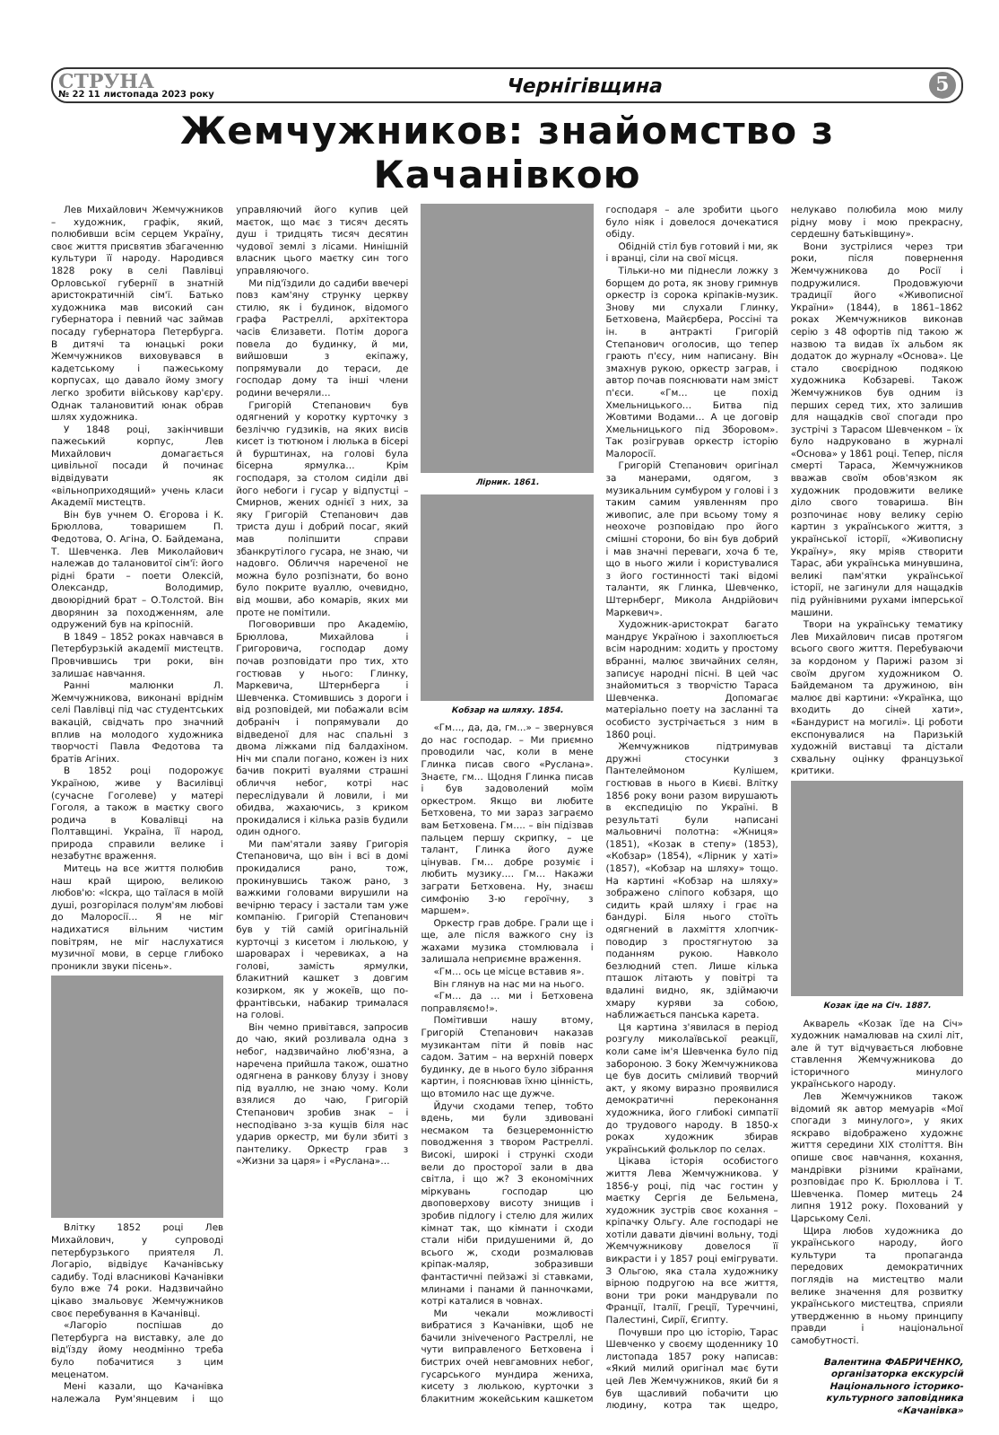СТРУНА
№ 22 11 листопада 2023 року
Чернігівщина
5
Жемчужников: знайомство з Качанівкою
Лев Михайлович Жемчужников – художник, графік, який, полюбивши всім серцем Україну, своє життя присвятив збагаченню культури її народу. Народився 1828 року в селі Павлівці Орловської губернії в знатній аристократичній сім'ї. Батько художника мав високий сан губернатора і певний час займав посаду губернатора Петербурга. В дитячі та юнацькі роки Жемчужников виховувався в кадетському і пажеському корпусах, що давало йому змогу легко зробити військову кар'єру. Однак талановитий юнак обрав шлях художника.
У 1848 році, закінчивши пажеський корпус, Лев Михайлович домагається цивільної посади й починає відвідувати як «вільноприходящий» учень класи Академії мистецтв.
Він був учнем О. Єгорова і К. Брюллова, товаришем П. Федотова, О. Агіна, О. Байдемана, Т. Шевченка. Лев Миколайович належав до талановитої сім'ї: його рідні брати – поети Олексій, Олександр, Володимир, двоюрідний брат – О.Толстой. Він дворянин за походженням, але одружений був на кріпосній.
В 1849 – 1852 роках навчався в Петербурзькій академії мистецтв. Провчившись три роки, він залишає навчання.
Ранні малюнки Л. Жемчужникова, виконані вріднім селі Павлівці під час студентських вакацій, свідчать про значний вплив на молодого художника творчості Павла Федотова та братів Агіних.
В 1852 році подорожує Україною, живе у Василівці (сучасне Гоголеве) у матері Гоголя, а також в маєтку свого родича в Ковалівці на Полтавщині. Україна, її народ, природа справили велике і незабутнє враження.
Митець на все життя полюбив наш край щирою, великою любов'ю: «Іскра, що таїлася в моїй душі, розгорілася полум'ям любові до Малоросії… Я не міг надихатися вільним чистим повітрям, не міг наслухатися музичної мови, в серце глибоко проникли звуки пісень».
Влітку 1852 році Лев Михайлович, у супроводі петербурзького приятеля Л. Логаріо, відвідує Качанівську садибу. Тоді власникові Качанівки було вже 74 роки. Надзвичайно цікаво змальовує Жемчужников своє перебування в Качанівці.
«Лагоріо поспішав до Петербурга на виставку, але до від'їзду йому неодмінно треба було побачитися з цим меценатом.
Мені казали, що Качанівка належала Рум'янцевим і що управляючий його купив цей маєток, що має з тисяч десять душ і тридцять тисяч десятин чудової землі з лісами. Нинішній власник цього маєтку син того управляючого.
Ми під'їздили до садиби ввечері повз кам'яну струнку церкву стилю, як і будинок, відомого графа Растреллі, архітектора часів Єлизавети. Потім дорога повела до будинку, й ми, вийшовши з екіпажу, попрямували до тераси, де господар дому та інші члени родини вечеряли…
Григорій Степанович був одягнений у коротку курточку з безліччю гудзиків, на яких висів кисет із тютюном і люлька в бісері й бурштинах, на голові була бісерна ярмулка… Крім господаря, за столом сиділи дві його небоги і гусар у відпустці – Смирнов, жених однієї з них, за яку Григорій Степанович дав триста душ і добрий посаг, який мав поліпшити справи збанкрутілого гусара, не знаю, чи надовго. Обличчя нареченої не можна було розпізнати, бо воно було покрите вуаллю, очевидно, від мошви, або комарів, яких ми проте не помітили.
Поговоривши про Академію, Брюллова, Михайлова і Григоровича, господар дому почав розповідати про тих, хто гостював у нього: Глинку, Маркевича, Штернберга і Шевченка. Стомившись з дороги і від розповідей, ми побажали всім добраніч і попрямували до відведеної для нас спальні з двома ліжками під балдахіном. Ніч ми спали погано, кожен із них бачив покриті вуалями страшні обличчя небог, котрі нас переслідували й ловили, і ми обидва, жахаючись, з криком прокидалися і кілька разів будили один одного.
Ми пам'ятали заяву Григорія Степановича, що він і всі в домі прокидалися рано, тож, прокинувшись також рано, з важкими головами вирушили на вечірню терасу і застали там уже компанію. Григорій Степанович був у тій самій оригінальній курточці з кисетом і люлькою, у шароварах і черевиках, а на голові, замість ярмулки, блакитний кашкет з довгим козирком, як у жокеїв, що по-франтівськи, набакир трималася на голові.
Він чемно привітався, запросив до чаю, який розливала одна з небог, надзвичайно люб'язна, а наречена прийшла також, ошатно одягнена в ранкову блузу і знову під вуаллю, не знаю чому. Коли взялися до чаю, Григорій Степанович зробив знак – і несподівано з-за кущів біля нас ударив оркестр, ми були збиті з пантелику. Оркестр грав з «Жизни за царя» і «Руслана»…
Лірник. 1861.
Кобзар на шляху. 1854.
«Гм…, да, да, гм…» – звернувся до нас господар. – Ми приємно проводили час, коли в мене Глинка писав свого «Руслана». Знаєте, гм… Щодня Глинка писав і був задоволений моїм оркестром. Якщо ви любите Бетховена, то ми зараз заграємо вам Бетховена. Гм…. – він підізвав пальцем першу скрипку, – це талант, Глинка його дуже цінував. Гм… добре розуміє і любить музику…. Гм… Накажи заграти Бетховена. Ну, знаєш симфонію 3-ю героїчну, з маршем».
Оркестр грав добре. Грали ще і ще, але після важкого сну із жахами музика стомлювала і залишала неприємне враження.
«Гм… ось це місце вставив я».
Він глянув на нас ми на нього.
«Гм… да … ми і Бетховена поправляємо!».
Помітивши нашу втому, Григорій Степанович наказав музикантам піти й повів нас садом. Затим – на верхній поверх будинку, де в нього було зібрання картин, і пояснював їхню цінність, що втомило нас ще дужче.
Йдучи сходами тепер, тобто вдень, ми були здивовані несмаком та безцеремонністю поводження з твором Растреллі. Високі, широкі і стрункі сходи вели до просторої зали в два світла, і що ж? З економічних міркувань господар цю двоповерхову висоту знищив і зробив підлогу і стелю для жилих кімнат так, що кімнати і сходи стали ніби придушеними й, до всього ж, сходи розмалював кріпак-маляр, зобразивши фантастичні пейзажі зі ставками, млинами і панами й панночками, котрі каталися в човнах.
Ми чекали можливості вибратися з Качанівки, щоб не бачили зніveченого Растреллі, не чути виправленого Бетховена і бистрих очей невгамовних небог, гусарського мундира жениха, кисету з люлькою, курточки з блакитним жокейським кашкетом господаря – але зробити цього було ніяк і довелося дочекатися обіду.
Обідній стіл був готовий і ми, як і вранці, сіли на свої місця.
Тільки-но ми піднесли ложку з борщем до рота, як знову гримнув оркестр із сорока кріпаків-музик. Знову ми слухали Глинку, Бетховена, Майєрбера, Россіні та ін. в антракті Григорій Степанович оголосив, що тепер грають п'єсу, ним написану. Він змахнув рукою, оркестр заграв, і автор почав пояснювати нам зміст п'єси. «Гм… це похід Хмельницького… Битва під Жовтими Водами… А це договір Хмельницького під Зборовом». Так розігрував оркестр історію Малоросії.
Григорій Степанович оригінал за манерами, одягом, з музикальним сумбуром у голові і з таким самим уявленням про живопис, але при всьому тому я неохоче розповідаю про його смішні сторони, бо він був добрий і мав значні переваги, хоча б те, що в нього жили і користувалися з його гостинності такі відомі таланти, як Глинка, Шевченко, Штернберг, Микола Андрійович Маркевич».
Художник-аристократ багато мандрує Україною і захоплюється всім народним: ходить у простому вбранні, малює звичайних селян, записує народні пісні. В цей час знайомиться з творчістю Тараса Шевченка. Допомагає матеріально поету на засланні та особисто зустрічається з ним в 1860 році.
Жемчужников підтримував дружні стосунки з Пантелеймоном Кулішем, гостював в нього в Києві. Влітку 1856 року вони разом вирушають в експедицію по Україні. В результаті були написані мальовничі полотна: «Жниця» (1851), «Козак в степу» (1853), «Кобзар» (1854), «Лірник у хаті» (1857), «Кобзар на шляху» тощо. На картині «Кобзар на шляху» зображено сліпого кобзаря, що сидить край шляху і грає на бандурі. Біля нього стоїть одягнений в лахміття хлопчик-поводир з простягнутою за поданням рукою. Навколо безлюдний степ. Лише кілька пташок літають у повітрі та вдалині видно, як, здіймаючи хмару куряви за собою, наближається панська карета.
Ця картина з'явилася в період розгулу миколаївської реакції, коли саме ім'я Шевченка було під забороною. З боку Жемчужникова це був досить сміливий творчий акт, у якому виразно проявилися демократичні переконання художника, його глибокі симпатії до трудового народу. В 1850-х роках художник збирав український фольклор по селах.
Цікава історія особистого життя Лева Жемчужникова. У 1856-у році, під час гостин у маєтку Сергія де Бельмена, художник зустрів своє кохання – кріпачку Ольгу. Але господарі не хотіли давати дівчині вольну, тоді Жемчужникову довелося її викрасти і у 1857 році емігрувати. З Ольгою, яка стала художнику вірною подругою на все життя, вони три роки мандрували по Франції, Італії, Греції, Туреччині, Палестині, Сирії, Єгипту.
Почувши про цю історію, Тарас Шевченко у своєму щоденнику 10 листопада 1857 року написав: «Який милий оригінал має бути цей Лев Жемчужников, який би я був щасливий побачити цю людину, котра так щедро, нелукаво полюбила мою милу рідну мову і мою прекрасну, сердешну батьківщину».
Вони зустрілися через три роки, після повернення Жемчужникова до Росії і подружилися. Продовжуючи традиції його «Живописної України» (1844), в 1861–1862 роках Жемчужников виконав серію з 48 офортів під такою ж назвою та видав їх альбом як додаток до журналу «Основа». Це стало своєрідною подякою художника Кобзареві. Також Жемчужников був одним із перших серед тих, хто залишив для нащадків свої спогади про зустрічі з Тарасом Шевченком – їх було надруковано в журналі «Основа» у 1861 році. Тепер, після смерті Тараса, Жемчужников вважав своїм обов'язком як художник продовжити велике діло свого товариша. Він розпочинає нову велику серію картин з українського життя, з української історії, «Живописну Україну», яку мріяв створити Тарас, аби українська минувшина, великі пам'ятки української історії, не загинули для нащадків під руйнівними рухами імперської машини.
Твори на українську тематику Лев Михайлович писав протягом всього свого життя. Перебуваючи за кордоном у Парижі разом зі своїм другом художником О. Байдеманом та дружиною, він малює дві картини: «Українка, що входить до сіней хати», «Бандурист на могилі». Ці роботи експонувалися на Паризькій художній виставці та дістали схвальну оцінку французької критики.
Козак їде на Січ. 1887.
Акварель «Козак їде на Січ» художник намалював на схилі літ, але й тут відчувається любовне ставлення Жемчужникова до історичного минулого українського народу.
Лев Жемчужников також відомий як автор мемуарів «Мої спогади з минулого», у яких яскраво відображено художнє життя середини XIX століття. Він опише своє навчання, кохання, мандрівки різними країнами, розповідає про К. Брюллова і Т. Шевченка. Помер митець 24 липня 1912 року. Похований у Царському Селі.
Щира любов художника до українського народу, його культури та пропаганда передових демократичних поглядів на мистецтво мали велике значення для розвитку українського мистецтва, сприяли утвердженню в ньому принципу правди і національної самобутності.
Валентина ФАБРИЧЕНКО,
організаторка екскурсій
Національного історико-
культурного заповідника
«Качанівка»